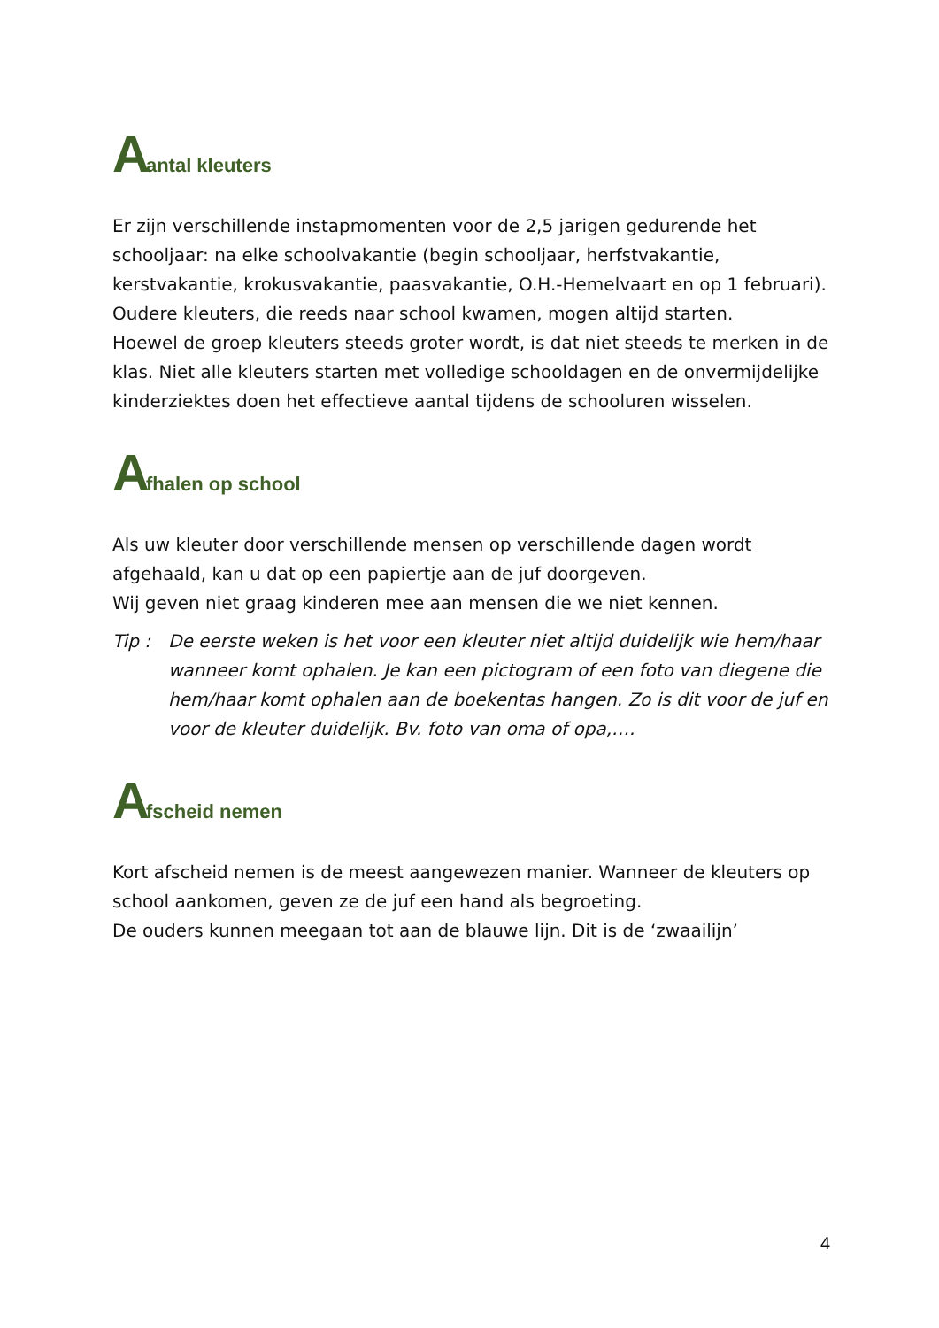Aantal kleuters
Er zijn verschillende instapmomenten voor de 2,5 jarigen gedurende het schooljaar: na elke schoolvakantie (begin schooljaar, herfstvakantie, kerstvakantie, krokusvakantie, paasvakantie, O.H.-Hemelvaart en op 1 februari). Oudere kleuters, die reeds naar school kwamen, mogen altijd starten.
Hoewel de groep kleuters steeds groter wordt, is dat niet steeds te merken in de klas. Niet alle kleuters starten met volledige schooldagen en de onvermijdelijke kinderziektes doen het effectieve aantal tijdens de schooluren wisselen.
Afhalen op school
Als uw kleuter door verschillende mensen op verschillende dagen wordt afgehaald, kan u dat op een papiertje aan de juf doorgeven.
Wij geven niet graag kinderen mee aan mensen die we niet kennen.
Tip : De eerste weken is het voor een kleuter niet altijd duidelijk wie hem/haar wanneer komt ophalen. Je kan een pictogram of een foto van diegene die hem/haar komt ophalen aan de boekentas hangen. Zo is dit voor de juf en voor de kleuter duidelijk. Bv. foto van oma of opa,….
Afscheid nemen
Kort afscheid nemen is de meest aangewezen manier. Wanneer de kleuters op school aankomen, geven ze de juf een hand als begroeting.
De ouders kunnen meegaan tot aan de blauwe lijn. Dit is de ‘zwaailijn’
4